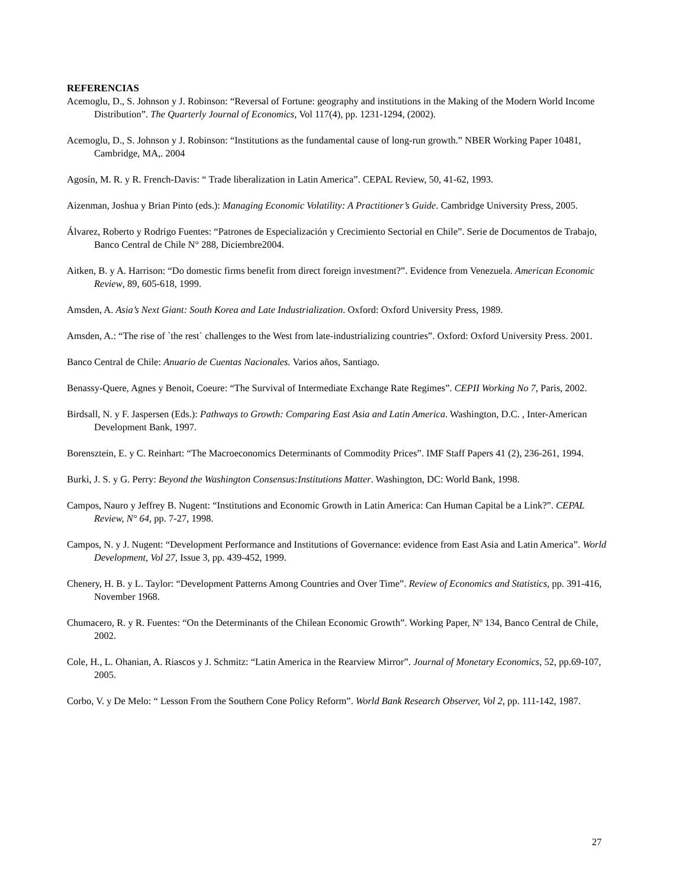REFERENCIAS
Acemoglu, D., S. Johnson y J. Robinson: “Reversal of Fortune: geography and institutions in the Making of the Modern World Income Distribution”. The Quarterly Journal of Economics, Vol 117(4), pp. 1231-1294, (2002).
Acemoglu, D., S. Johnson y J. Robinson: “Institutions as the fundamental cause of long-run growth.” NBER Working Paper 10481, Cambridge, MA,. 2004
Agosín, M. R. y R. French-Davis: “ Trade liberalization in Latin America”. CEPAL Review, 50, 41-62, 1993.
Aizenman, Joshua y Brian Pinto (eds.): Managing Economic Volatility: A Practitioner’s Guide. Cambridge University Press, 2005.
Álvarez, Roberto y Rodrigo Fuentes: “Patrones de Especialización y Crecimiento Sectorial en Chile”. Serie de Documentos de Trabajo, Banco Central de Chile N° 288, Diciembre2004.
Aitken, B. y A. Harrison: “Do domestic firms benefit from direct foreign investment?”. Evidence from Venezuela. American Economic Review, 89, 605-618, 1999.
Amsden, A. Asia’s Next Giant: South Korea and Late Industrialization. Oxford: Oxford University Press, 1989.
Amsden, A.: “The rise of `the rest` challenges to the West from late-industrializing countries”. Oxford: Oxford University Press. 2001.
Banco Central de Chile: Anuario de Cuentas Nacionales. Varios años, Santiago.
Benassy-Quere, Agnes y Benoit, Coeure: “The Survival of Intermediate Exchange Rate Regimes”. CEPII Working No 7, Paris, 2002.
Birdsall, N. y F. Jaspersen (Eds.): Pathways to Growth: Comparing East Asia and Latin America. Washington, D.C. , Inter-American Development Bank, 1997.
Borensztein, E. y C. Reinhart: “The Macroeconomics Determinants of Commodity Prices”. IMF Staff Papers 41 (2), 236-261, 1994.
Burki, J. S. y G. Perry: Beyond the Washington Consensus:Institutions Matter. Washington, DC: World Bank, 1998.
Campos, Nauro y Jeffrey B. Nugent: “Institutions and Economic Growth in Latin America: Can Human Capital be a Link?”. CEPAL Review, N° 64, pp. 7-27, 1998.
Campos, N. y J. Nugent: “Development Performance and Institutions of Governance: evidence from East Asia and Latin America”. World Development, Vol 27, Issue 3, pp. 439-452, 1999.
Chenery, H. B. y L. Taylor: “Development Patterns Among Countries and Over Time”. Review of Economics and Statistics, pp. 391-416, November 1968.
Chumacero, R. y R. Fuentes: “On the Determinants of the Chilean Economic Growth”. Working Paper, Nº 134, Banco Central de Chile, 2002.
Cole, H., L. Ohanian, A. Riascos y J. Schmitz: “Latin America in the Rearview Mirror”. Journal of Monetary Economics, 52, pp.69-107, 2005.
Corbo, V. y De Melo: “ Lesson From the Southern Cone Policy Reform”. World Bank Research Observer, Vol 2, pp. 111-142, 1987.
27